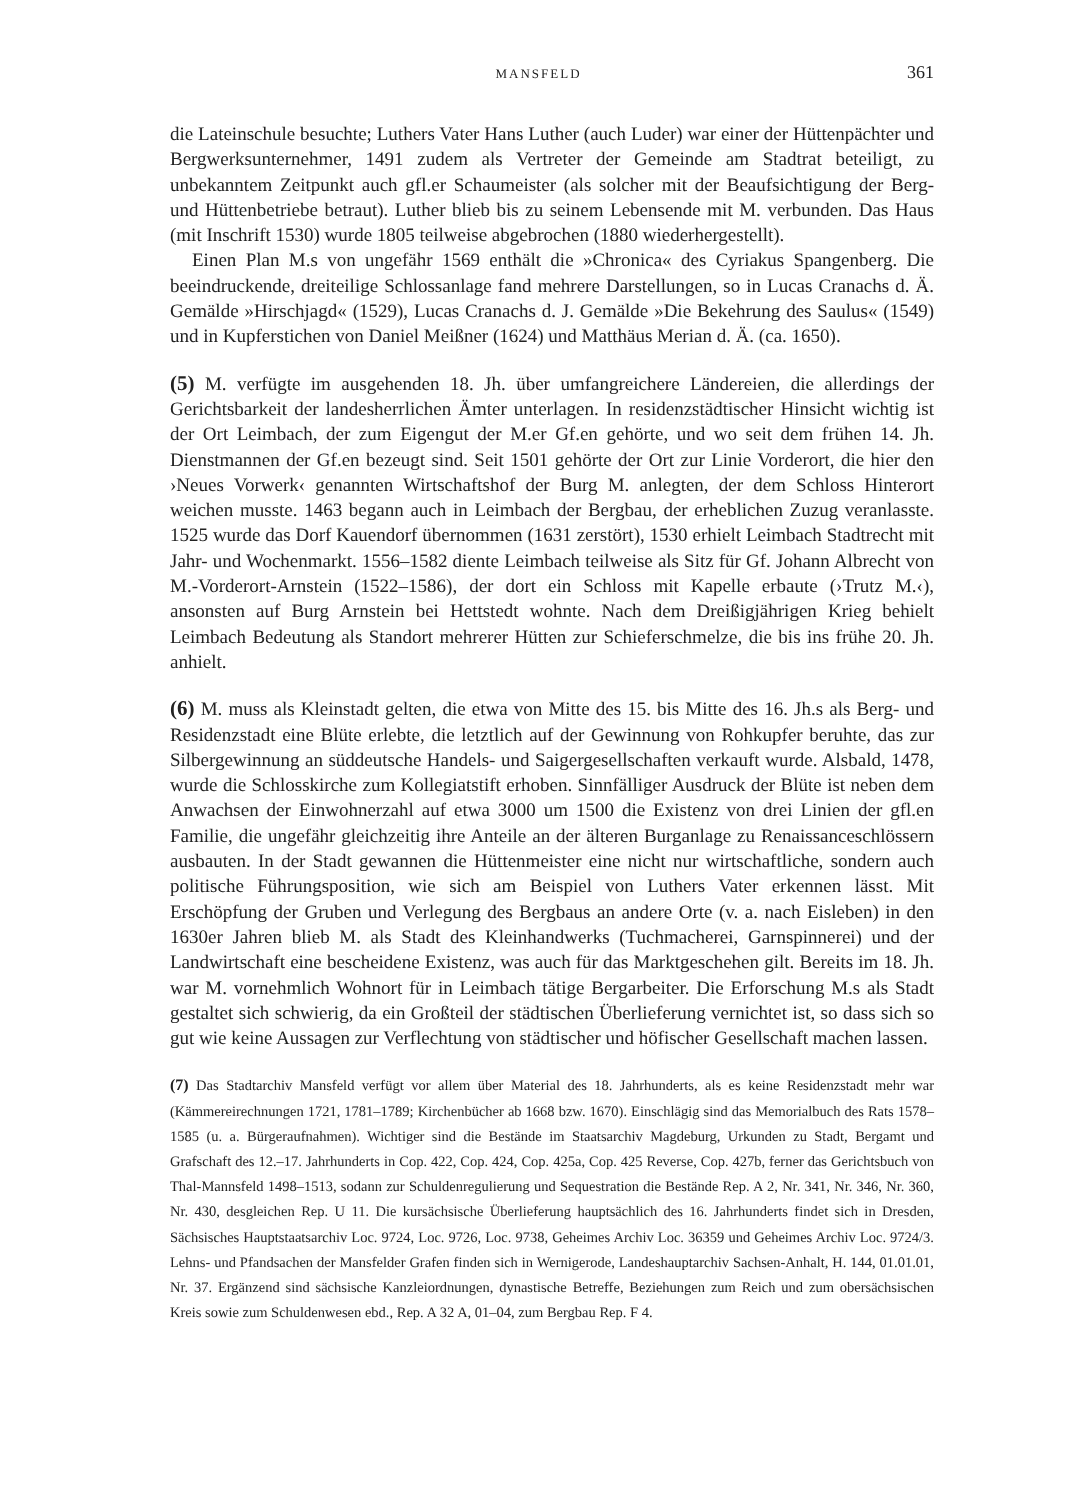MANSFELD 361
die Lateinschule besuchte; Luthers Vater Hans Luther (auch Luder) war einer der Hüttenpächter und Bergwerksunternehmer, 1491 zudem als Vertreter der Gemeinde am Stadtrat beteiligt, zu unbekanntem Zeitpunkt auch gfl.er Schaumeister (als solcher mit der Beaufsichtigung der Berg- und Hüttenbetriebe betraut). Luther blieb bis zu seinem Lebensende mit M. verbunden. Das Haus (mit Inschrift 1530) wurde 1805 teilweise abgebrochen (1880 wiederhergestellt).
Einen Plan M.s von ungefähr 1569 enthält die »Chronica« des Cyriakus Spangenberg. Die beeindruckende, dreiteilige Schlossanlage fand mehrere Darstellungen, so in Lucas Cranachs d. Ä. Gemälde »Hirschjagd« (1529), Lucas Cranachs d. J. Gemälde »Die Bekehrung des Saulus« (1549) und in Kupferstichen von Daniel Meißner (1624) und Matthäus Merian d. Ä. (ca. 1650).
(5) M. verfügte im ausgehenden 18. Jh. über umfangreichere Ländereien, die allerdings der Gerichtsbarkeit der landesherrlichen Ämter unterlagen. In residenzstädtischer Hinsicht wichtig ist der Ort Leimbach, der zum Eigengut der M.er Gf.en gehörte, und wo seit dem frühen 14. Jh. Dienstmannen der Gf.en bezeugt sind. Seit 1501 gehörte der Ort zur Linie Vorderort, die hier den ›Neues Vorwerk‹ genannten Wirtschaftshof der Burg M. anlegten, der dem Schloss Hinterort weichen musste. 1463 begann auch in Leimbach der Bergbau, der erheblichen Zuzug veranlasste. 1525 wurde das Dorf Kauendorf übernommen (1631 zerstört), 1530 erhielt Leimbach Stadtrecht mit Jahr- und Wochenmarkt. 1556–1582 diente Leimbach teilweise als Sitz für Gf. Johann Albrecht von M.-Vorderort-Arnstein (1522–1586), der dort ein Schloss mit Kapelle erbaute (›Trutz M.‹), ansonsten auf Burg Arnstein bei Hettstedt wohnte. Nach dem Dreißigjährigen Krieg behielt Leimbach Bedeutung als Standort mehrerer Hütten zur Schieferschmelze, die bis ins frühe 20. Jh. anhielt.
(6) M. muss als Kleinstadt gelten, die etwa von Mitte des 15. bis Mitte des 16. Jh.s als Berg- und Residenzstadt eine Blüte erlebte, die letztlich auf der Gewinnung von Rohkupfer beruhte, das zur Silbergewinnung an süddeutsche Handels- und Saigergesellschaften verkauft wurde. Alsbald, 1478, wurde die Schlosskirche zum Kollegiatstift erhoben. Sinnfälliger Ausdruck der Blüte ist neben dem Anwachsen der Einwohnerzahl auf etwa 3000 um 1500 die Existenz von drei Linien der gfl.en Familie, die ungefähr gleichzeitig ihre Anteile an der älteren Burganlage zu Renaissanceschlössern ausbauten. In der Stadt gewannen die Hüttenmeister eine nicht nur wirtschaftliche, sondern auch politische Führungsposition, wie sich am Beispiel von Luthers Vater erkennen lässt. Mit Erschöpfung der Gruben und Verlegung des Bergbaus an andere Orte (v. a. nach Eisleben) in den 1630er Jahren blieb M. als Stadt des Kleinhandwerks (Tuchmacherei, Garnspinnerei) und der Landwirtschaft eine bescheidene Existenz, was auch für das Marktgeschehen gilt. Bereits im 18. Jh. war M. vornehmlich Wohnort für in Leimbach tätige Bergarbeiter. Die Erforschung M.s als Stadt gestaltet sich schwierig, da ein Großteil der städtischen Überlieferung vernichtet ist, so dass sich so gut wie keine Aussagen zur Verflechtung von städtischer und höfischer Gesellschaft machen lassen.
(7) Das Stadtarchiv Mansfeld verfügt vor allem über Material des 18. Jahrhunderts, als es keine Residenzstadt mehr war (Kämmereirechnungen 1721, 1781–1789; Kirchenbücher ab 1668 bzw. 1670). Einschlägig sind das Memorialbuch des Rats 1578–1585 (u. a. Bürgeraufnahmen). Wichtiger sind die Bestände im Staatsarchiv Magdeburg, Urkunden zu Stadt, Bergamt und Grafschaft des 12.–17. Jahrhunderts in Cop. 422, Cop. 424, Cop. 425a, Cop. 425 Reverse, Cop. 427b, ferner das Gerichtsbuch von Thal-Mannsfeld 1498–1513, sodann zur Schuldenregulierung und Sequestration die Bestände Rep. A 2, Nr. 341, Nr. 346, Nr. 360, Nr. 430, desgleichen Rep. U 11. Die kursächsische Überlieferung hauptsächlich des 16. Jahrhunderts findet sich in Dresden, Sächsisches Hauptstaatsarchiv Loc. 9724, Loc. 9726, Loc. 9738, Geheimes Archiv Loc. 36359 und Geheimes Archiv Loc. 9724/3. Lehns- und Pfandsachen der Mansfelder Grafen finden sich in Wernigerode, Landeshauptarchiv Sachsen-Anhalt, H. 144, 01.01.01, Nr. 37. Ergänzend sind sächsische Kanzleiordnungen, dynastische Betreffe, Beziehungen zum Reich und zum obersächsischen Kreis sowie zum Schuldenwesen ebd., Rep. A 32 A, 01–04, zum Bergbau Rep. F 4.